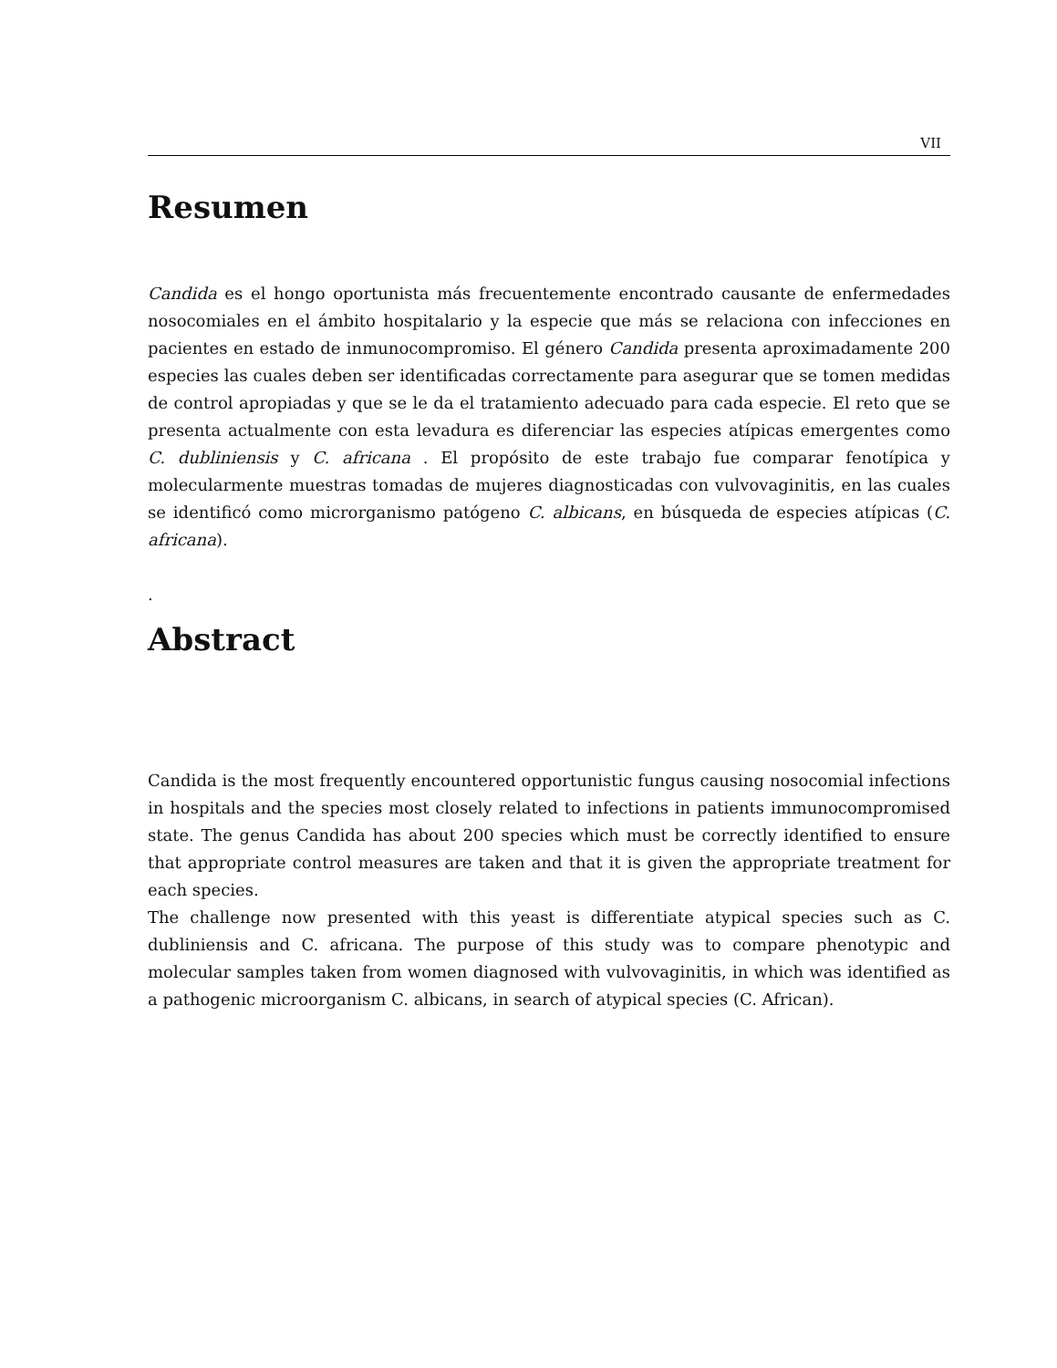VII
Resumen
Candida es el hongo oportunista más frecuentemente encontrado causante de enfermedades nosocomiales en el ámbito hospitalario y la especie que más se relaciona con infecciones en pacientes en estado de inmunocompromiso. El género Candida presenta aproximadamente 200 especies las cuales deben ser identificadas correctamente para asegurar que se tomen medidas de control apropiadas y que se le da el tratamiento adecuado para cada especie. El reto que se presenta actualmente con esta levadura es diferenciar las especies atípicas emergentes como C. dubliniensis y C. africana . El propósito de este trabajo fue comparar fenotípica y molecularmente muestras tomadas de mujeres diagnosticadas con vulvovaginitis, en las cuales se identificó como microrganismo patógeno C. albicans, en búsqueda de especies atípicas (C. africana).
.
Abstract
Candida is the most frequently encountered opportunistic fungus causing nosocomial infections in hospitals and the species most closely related to infections in patients immunocompromised state. The genus Candida has about 200 species which must be correctly identified to ensure that appropriate control measures are taken and that it is given the appropriate treatment for each species.
The challenge now presented with this yeast is differentiate atypical species such as C. dubliniensis and C. africana. The purpose of this study was to compare phenotypic and molecular samples taken from women diagnosed with vulvovaginitis, in which was identified as a pathogenic microorganism C. albicans, in search of atypical species (C. African).